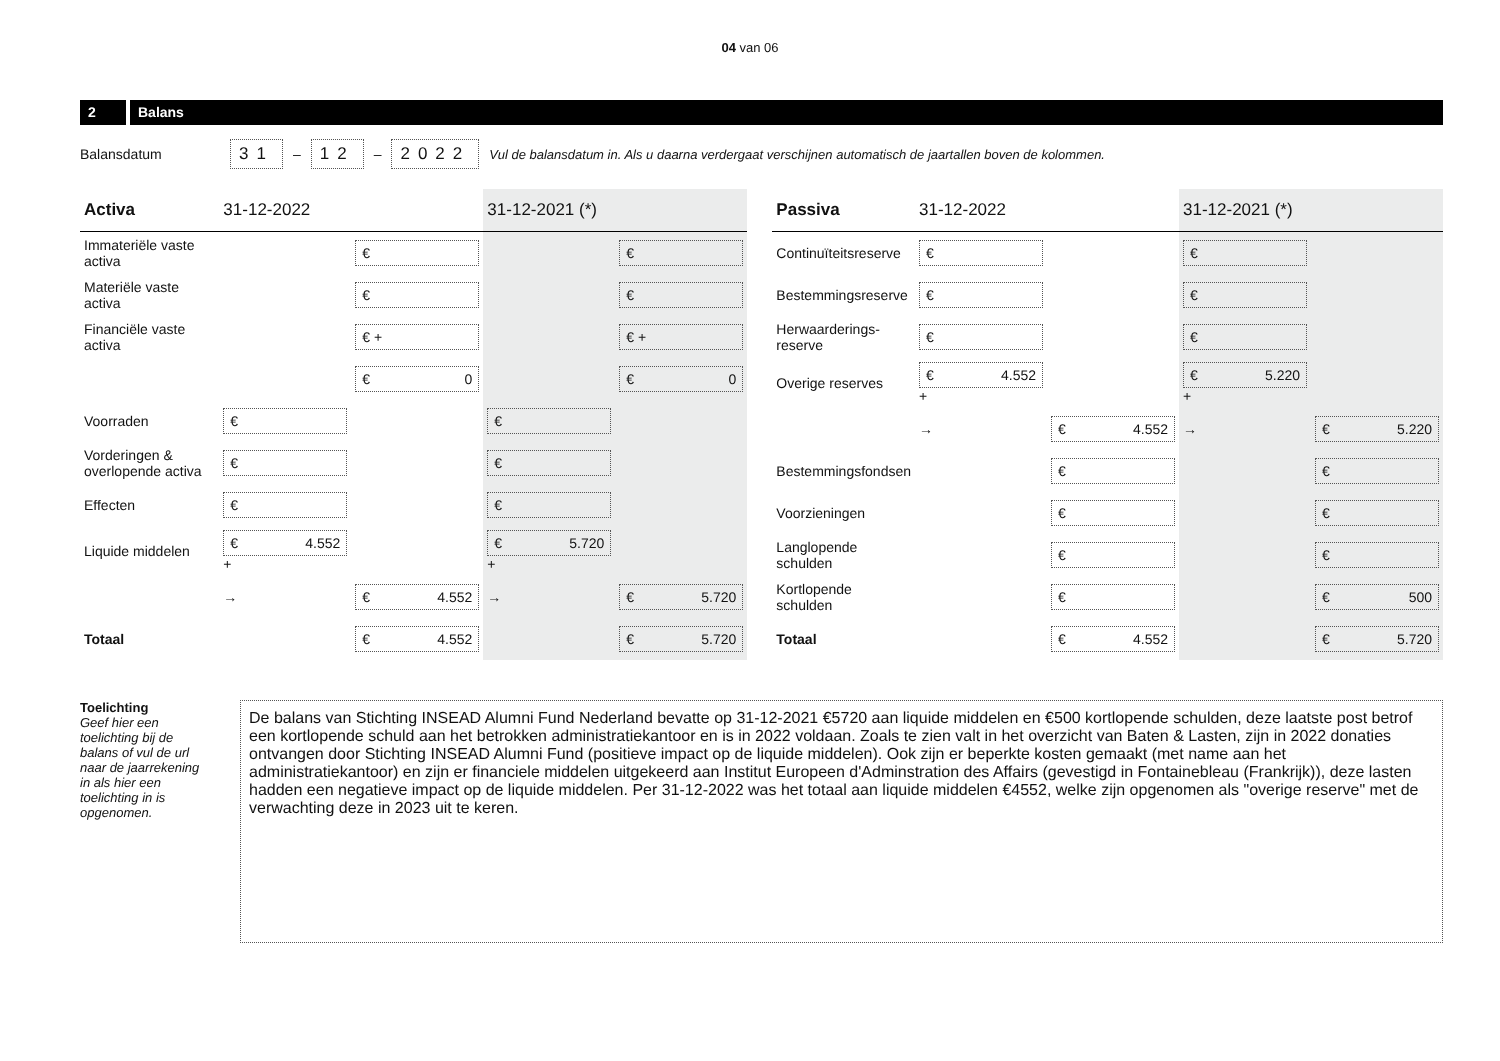04 van 06
2 Balans
Balansdatum 31 – 12 – 2022 Vul de balansdatum in. Als u daarna verdergaat verschijnen automatisch de jaartallen boven de kolommen.
| Activa | 31-12-2022 | | 31-12-2021 (*) | |
| --- | --- | --- | --- | --- |
| Immateriële vaste activa | | € | | € |
| Materiële vaste activa | | € | | € |
| Financiële vaste activa | | € + | | € + |
| | | € 0 | | € 0 |
| Voorraden | € | | € | |
| Vorderingen & overlopende activa | € | | € | |
| Effecten | € | | € | |
| Liquide middelen | € 4.552 + | | € 5.720 + | |
| | → | € 4.552 | → | € 5.720 |
| Totaal | | € 4.552 | | € 5.720 |
| Passiva | 31-12-2022 | | 31-12-2021 (*) | |
| --- | --- | --- | --- | --- |
| Continuïteitsreserve | € | | € | |
| Bestemmingsreserve | € | | € | |
| Herwaarderings-reserve | € | | € | |
| Overige reserves | € 4.552 + | | € 5.220 + | |
| | → | € 4.552 | → | € 5.220 |
| Bestemmingsfondsen | | € | | € |
| Voorzieningen | | € | | € |
| Langlopende schulden | | € | | € |
| Kortlopende schulden | | € | | € 500 |
| Totaal | | € 4.552 | | € 5.720 |
Toelichting
Geef hier een toelichting bij de balans of vul de url naar de jaarrekening in als hier een toelichting in is opgenomen.
De balans van Stichting INSEAD Alumni Fund Nederland bevatte op 31-12-2021 €5720 aan liquide middelen en €500 kortlopende schulden, deze laatste post betrof een kortlopende schuld aan het betrokken administratiekantoor en is in 2022 voldaan. Zoals te zien valt in het overzicht van Baten & Lasten, zijn in 2022 donaties ontvangen door Stichting INSEAD Alumni Fund (positieve impact op de liquide middelen). Ook zijn er beperkte kosten gemaakt (met name aan het administratiekantoor) en zijn er financiele middelen uitgekeerd aan Institut Europeen d'Adminstration des Affairs (gevestigd in Fontainebleau (Frankrijk)), deze lasten hadden een negatieve impact op de liquide middelen. Per 31-12-2022 was het totaal aan liquide middelen €4552, welke zijn opgenomen als "overige reserve" met de verwachting deze in 2023 uit te keren.